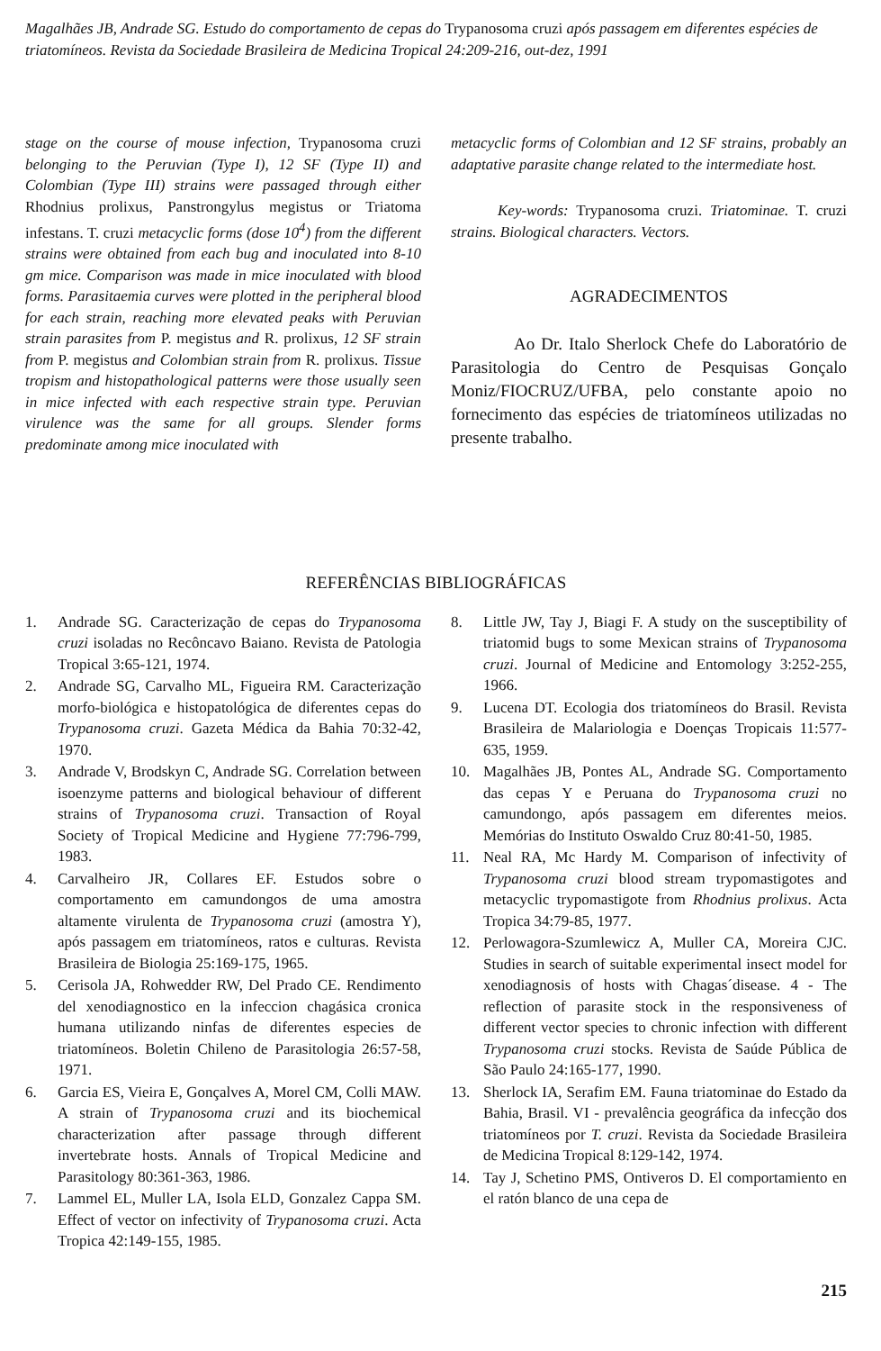Magalhães JB, Andrade SG. Estudo do comportamento de cepas do Trypanosoma cruzi após passagem em diferentes espécies de triatomíneos. Revista da Sociedade Brasileira de Medicina Tropical 24:209-216, out-dez, 1991
stage on the course of mouse infection, Trypanosoma cruzi belonging to the Peruvian (Type I), 12 SF (Type II) and Colombian (Type III) strains were passaged through either Rhodnius prolixus, Panstrongylus megistus or Triatoma infestans. T. cruzi metacyclic forms (dose 10<sup>4</sup>) from the different strains were obtained from each bug and inoculated into 8-10 gm mice. Comparison was made in mice inoculated with blood forms. Parasitaemia curves were plotted in the peripheral blood for each strain, reaching more elevated peaks with Peruvian strain parasites from P. megistus and R. prolixus, 12 SF strain from P. megistus and Colombian strain from R. prolixus. Tissue tropism and histopathological patterns were those usually seen in mice infected with each respective strain type. Peruvian virulence was the same for all groups. Slender forms predominate among mice inoculated with
metacyclic forms of Colombian and 12 SF strains, probably an adaptative parasite change related to the intermediate host.
Key-words: Trypanosoma cruzi. Triatominae. T. cruzi strains. Biological characters. Vectors.
AGRADECIMENTOS
Ao Dr. Italo Sherlock Chefe do Laboratório de Parasitologia do Centro de Pesquisas Gonçalo Moniz/FIOCRUZ/UFBA, pelo constante apoio no fornecimento das espécies de triatomíneos utilizadas no presente trabalho.
REFERÊNCIAS BIBLIOGRÁFICAS
1. Andrade SG. Caracterização de cepas do Trypanosoma cruzi isoladas no Recôncavo Baiano. Revista de Patologia Tropical 3:65-121, 1974.
2. Andrade SG, Carvalho ML, Figueira RM. Caracterização morfo-biológica e histopatológica de diferentes cepas do Trypanosoma cruzi. Gazeta Médica da Bahia 70:32-42, 1970.
3. Andrade V, Brodskyn C, Andrade SG. Correlation between isoenzyme patterns and biological behaviour of different strains of Trypanosoma cruzi. Transaction of Royal Society of Tropical Medicine and Hygiene 77:796-799, 1983.
4. Carvalheiro JR, Collares EF. Estudos sobre o comportamento em camundongos de uma amostra altamente virulenta de Trypanosoma cruzi (amostra Y), após passagem em triatomíneos, ratos e culturas. Revista Brasileira de Biologia 25:169-175, 1965.
5. Cerisola JA, Rohwedder RW, Del Prado CE. Rendimento del xenodiagnostico en la infeccion chagásica cronica humana utilizando ninfas de diferentes especies de triatomíneos. Boletin Chileno de Parasitologia 26:57-58, 1971.
6. Garcia ES, Vieira E, Gonçalves A, Morel CM, Colli MAW. A strain of Trypanosoma cruzi and its biochemical characterization after passage through different invertebrate hosts. Annals of Tropical Medicine and Parasitology 80:361-363, 1986.
7. Lammel EL, Muller LA, Isola ELD, Gonzalez Cappa SM. Effect of vector on infectivity of Trypanosoma cruzi. Acta Tropica 42:149-155, 1985.
8. Little JW, Tay J, Biagi F. A study on the susceptibility of triatomid bugs to some Mexican strains of Trypanosoma cruzi. Journal of Medicine and Entomology 3:252-255, 1966.
9. Lucena DT. Ecologia dos triatomíneos do Brasil. Revista Brasileira de Malariologia e Doenças Tropicais 11:577-635, 1959.
10. Magalhães JB, Pontes AL, Andrade SG. Comportamento das cepas Y e Peruana do Trypanosoma cruzi no camundongo, após passagem em diferentes meios. Memórias do Instituto Oswaldo Cruz 80:41-50, 1985.
11. Neal RA, Mc Hardy M. Comparison of infectivity of Trypanosoma cruzi blood stream trypomastigotes and metacyclic trypomastigote from Rhodnius prolixus. Acta Tropica 34:79-85, 1977.
12. Perlowagora-Szumlewicz A, Muller CA, Moreira CJC. Studies in search of suitable experimental insect model for xenodiagnosis of hosts with Chagas´disease. 4 - The reflection of parasite stock in the responsiveness of different vector species to chronic infection with different Trypanosoma cruzi stocks. Revista de Saúde Pública de São Paulo 24:165-177, 1990.
13. Sherlock IA, Serafim EM. Fauna triatominae do Estado da Bahia, Brasil. VI - prevalência geográfica da infecção dos triatomíneos por T. cruzi. Revista da Sociedade Brasileira de Medicina Tropical 8:129-142, 1974.
14. Tay J, Schetino PMS, Ontiveros D. El comportamiento en el ratón blanco de una cepa de
215